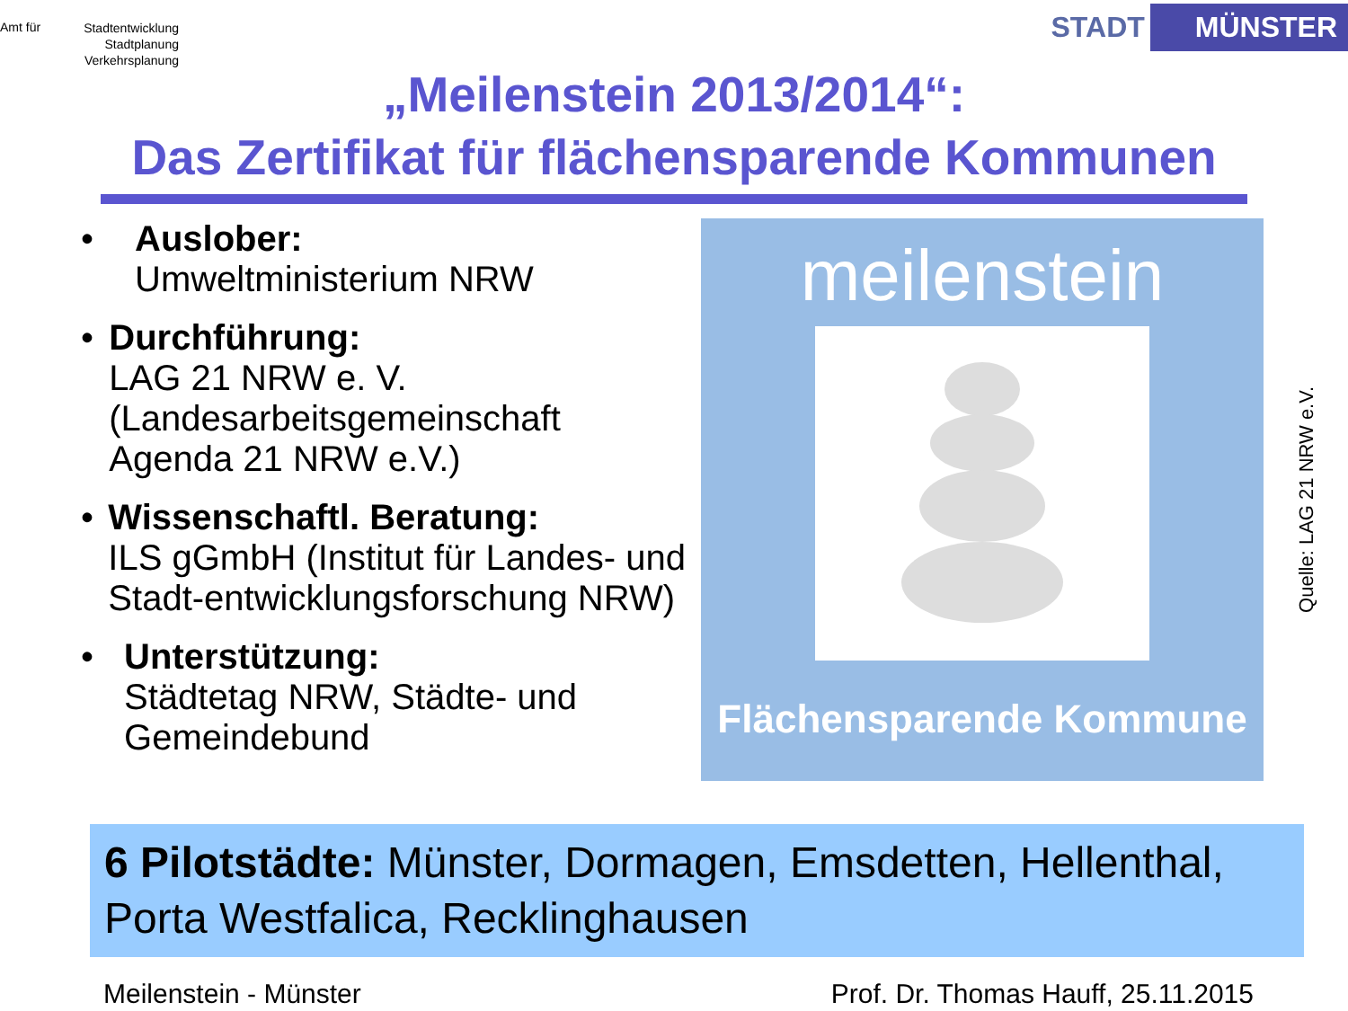Amt für Stadtentwicklung
Stadtplanung
Verkehrsplanung
STADT MÜNSTER
„Meilenstein 2013/2014“:
Das Zertifikat für flächensparende Kommunen
• Auslober:
Umweltministerium NRW
• Durchführung:
LAG 21 NRW e. V. (Landesarbeitsgemeinschaft Agenda 21 NRW e.V.)
• Wissenschaftl. Beratung:
ILS gGmbH (Institut für Landes- und Stadt-entwicklungsforschung NRW)
• Unterstützung:
Städtetag NRW, Städte- und Gemeindebund
meilenstein
Flächensparende Kommune
Quelle: LAG 21 NRW e.V.
6 Pilotstädte: Münster, Dormagen, Emsdetten, Hellenthal, Porta Westfalica, Recklinghausen
Meilenstein - Münster Prof. Dr. Thomas Hauff, 25.11.2015